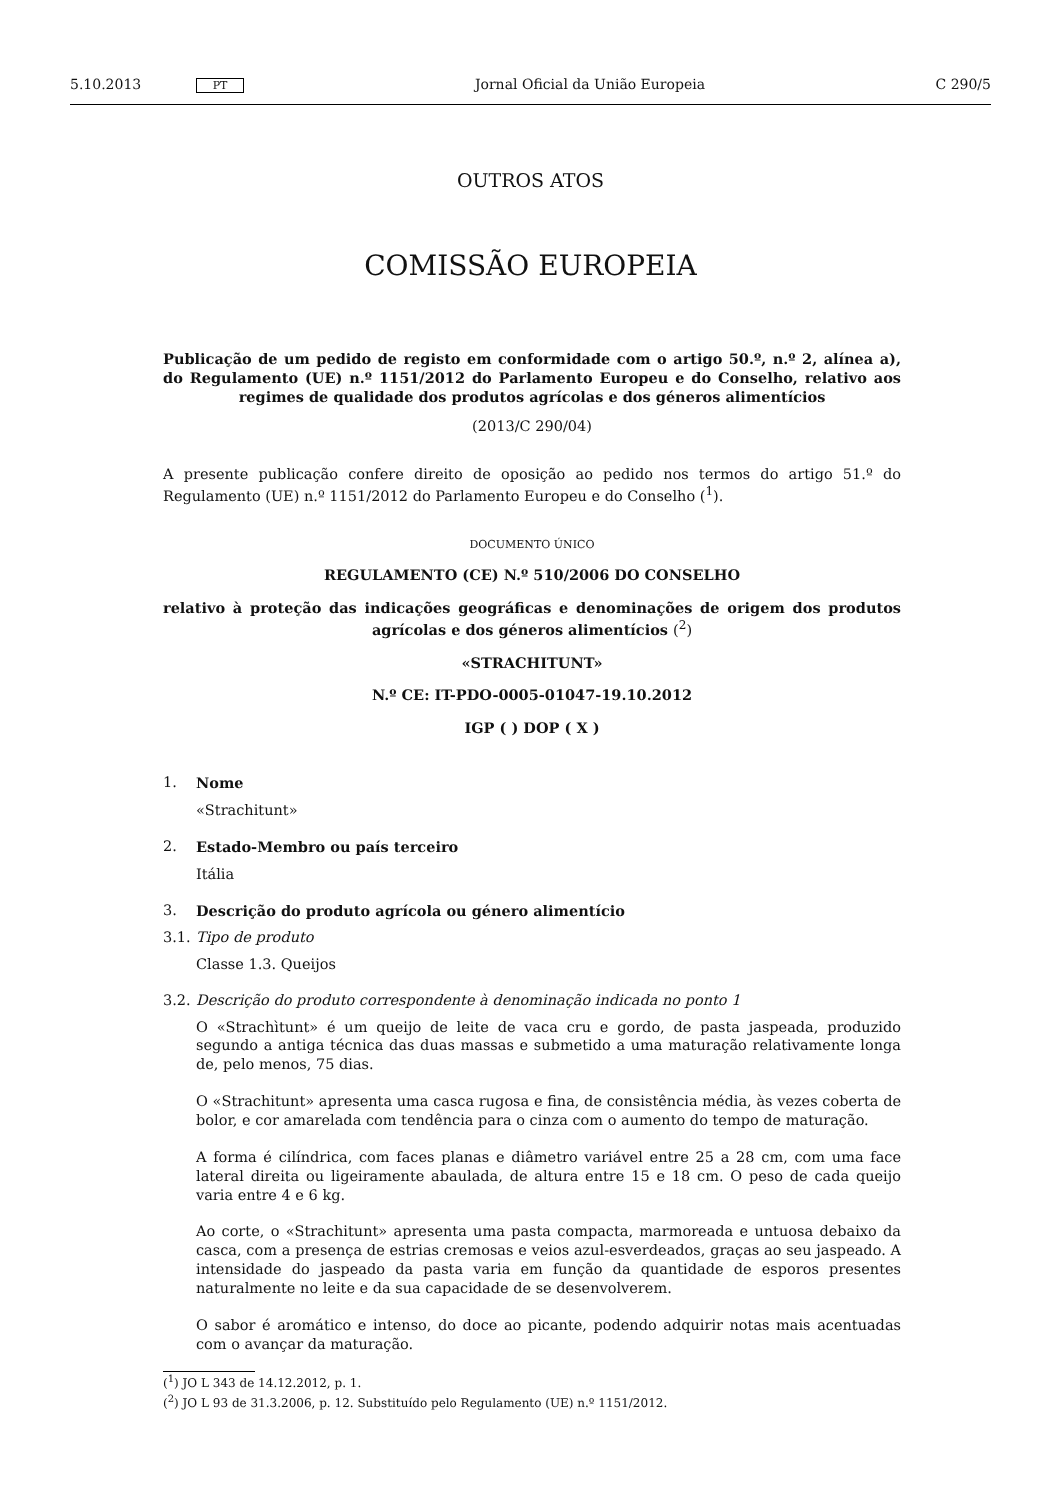5.10.2013 PT Jornal Oficial da União Europeia C 290/5
OUTROS ATOS
COMISSÃO EUROPEIA
Publicação de um pedido de registo em conformidade com o artigo 50.º, n.º 2, alínea a), do Regulamento (UE) n.º 1151/2012 do Parlamento Europeu e do Conselho, relativo aos regimes de qualidade dos produtos agrícolas e dos géneros alimentícios
(2013/C 290/04)
A presente publicação confere direito de oposição ao pedido nos termos do artigo 51.º do Regulamento (UE) n.º 1151/2012 do Parlamento Europeu e do Conselho (<sup>1</sup>).
DOCUMENTO ÚNICO
REGULAMENTO (CE) N.º 510/2006 DO CONSELHO
relativo à proteção das indicações geográficas e denominações de origem dos produtos agrícolas e dos géneros alimentícios (<sup>2</sup>)
«STRACHITUNT»
N.º CE: IT-PDO-0005-01047-19.10.2012
IGP ( ) DOP ( X )
1. Nome
«Strachitunt»
2. Estado-Membro ou país terceiro
Itália
3. Descrição do produto agrícola ou género alimentício
3.1. Tipo de produto
Classe 1.3. Queijos
3.2. Descrição do produto correspondente à denominação indicada no ponto 1
O «Strachìtunt» é um queijo de leite de vaca cru e gordo, de pasta jaspeada, produzido segundo a antiga técnica das duas massas e submetido a uma maturação relativamente longa de, pelo menos, 75 dias.
O «Strachitunt» apresenta uma casca rugosa e fina, de consistência média, às vezes coberta de bolor, e cor amarelada com tendência para o cinza com o aumento do tempo de maturação.
A forma é cilíndrica, com faces planas e diâmetro variável entre 25 a 28 cm, com uma face lateral direita ou ligeiramente abaulada, de altura entre 15 e 18 cm. O peso de cada queijo varia entre 4 e 6 kg.
Ao corte, o «Strachitunt» apresenta uma pasta compacta, marmoreada e untuosa debaixo da casca, com a presença de estrias cremosas e veios azul-esverdeados, graças ao seu jaspeado. A intensidade do jaspeado da pasta varia em função da quantidade de esporos presentes naturalmente no leite e da sua capacidade de se desenvolverem.
O sabor é aromático e intenso, do doce ao picante, podendo adquirir notas mais acentuadas com o avançar da maturação.
(<sup>1</sup>) JO L 343 de 14.12.2012, p. 1.
(<sup>2</sup>) JO L 93 de 31.3.2006, p. 12. Substituído pelo Regulamento (UE) n.º 1151/2012.